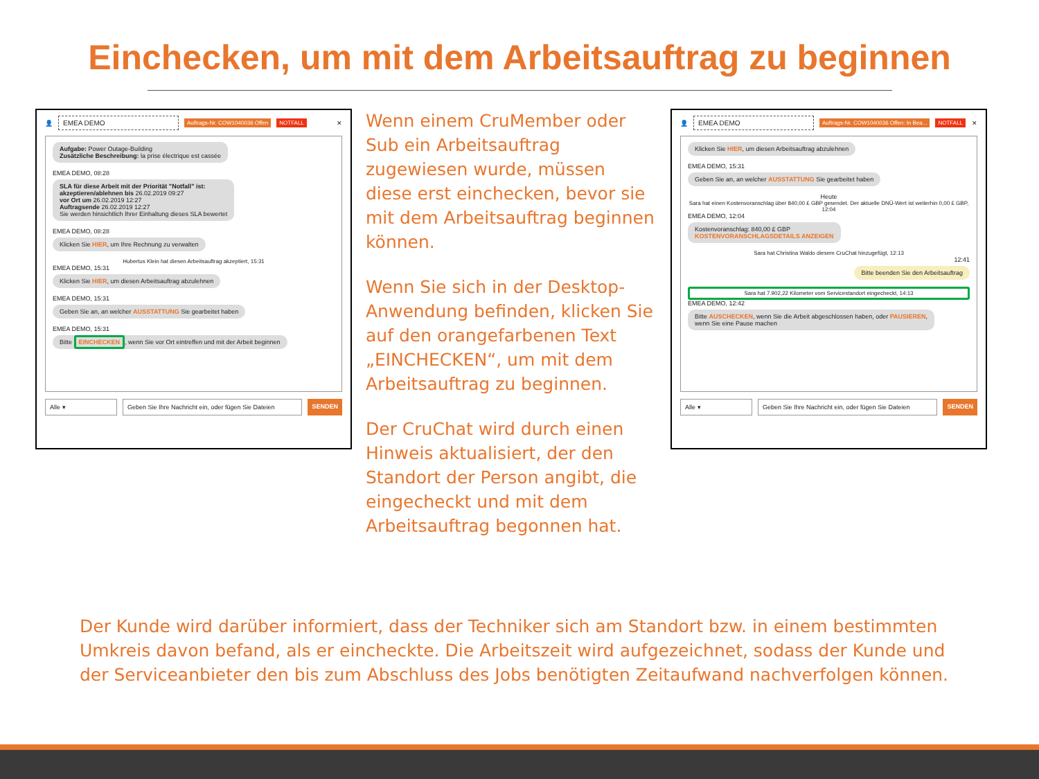Einchecken, um mit dem Arbeitsauftrag zu beginnen
👤 EMEA DEMO Auftrags-Nr. COW1040036 Offen NOTFALL ✕
Aufgabe: Power Outage-Building
Zusätzliche Beschreibung: la prise électrique est cassée
EMEA DEMO, 08:28
SLA für diese Arbeit mit der Priorität "Notfall" ist:
akzeptieren/ablehnen bis 26.02.2019 09:27
vor Ort um 26.02.2019 12:27
Auftragsende 26.02.2019 12:27
Sie werden hinsichtlich Ihrer Einhaltung dieses SLA bewertet
EMEA DEMO, 08:28
Klicken Sie HIER, um Ihre Rechnung zu verwalten
Hubertus Klein hat diesen Arbeitsauftrag akzeptiert, 15:31
EMEA DEMO, 15:31
Klicken Sie HIER, um diesen Arbeitsauftrag abzulehnen
EMEA DEMO, 15:31
Geben Sie an, an welcher AUSSTATTUNG Sie gearbeitet haben
EMEA DEMO, 15:31
Bitte EINCHECKEN, wenn Sie vor Ort eintreffen und mit der Arbeit beginnen
Alle ▾ Geben Sie Ihre Nachricht ein, oder fügen Sie Dateien
SENDEN
Wenn einem CruMember oder Sub ein Arbeitsauftrag zugewiesen wurde, müssen diese erst einchecken, bevor sie mit dem Arbeitsauftrag beginnen können.
Wenn Sie sich in der Desktop-Anwendung befinden, klicken Sie auf den orangefarbenen Text „EINCHECKEN“, um mit dem Arbeitsauftrag zu beginnen.
Der CruChat wird durch einen Hinweis aktualisiert, der den Standort der Person angibt, die eingecheckt und mit dem Arbeitsauftrag begonnen hat.
👤 EMEA DEMO Auftrags-Nr. COW1040036 Offen: In Bea... NOTFALL ✕
Klicken Sie HIER, um diesen Arbeitsauftrag abzulehnen
EMEA DEMO, 15:31
Geben Sie an, an welcher AUSSTATTUNG Sie gearbeitet haben
Heute
Sara hat einen Kostenvoranschlag über 840,00 £ GBP gesendet. Der aktuelle DNÜ-Wert ist weiterhin 0,00 £ GBP, 12:04
EMEA DEMO, 12:04
Kostenvoranschlag: 840,00 £ GBP
KOSTENVORANSCHLAGSDETAILS ANZEIGEN
Sara hat Christina Waldo diesem CruChat hinzugefügt, 12:13
12:41
Bitte beenden Sie den Arbeitsauftrag
Sara hat 7.902,22 Kilometer vom Servicestandort eingecheckt, 14:13
EMEA DEMO, 12:42
Bitte AUSCHECKEN, wenn Sie die Arbeit abgeschlossen haben, oder PAUSIEREN,
wenn Sie eine Pause machen
Alle ▾ Geben Sie Ihre Nachricht ein, oder fügen Sie Dateien
SENDEN
Der Kunde wird darüber informiert, dass der Techniker sich am Standort bzw. in einem bestimmten Umkreis davon befand, als er eincheckte. Die Arbeitszeit wird aufgezeichnet, sodass der Kunde und der Serviceanbieter den bis zum Abschluss des Jobs benötigten Zeitaufwand nachverfolgen können.